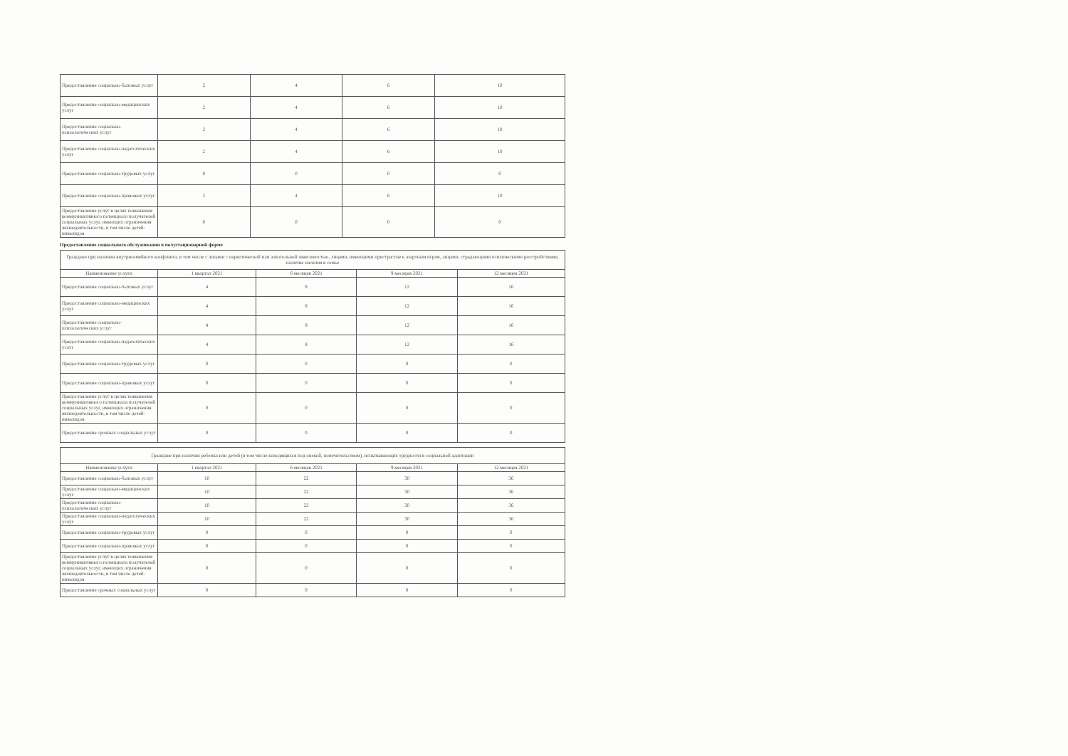| Предоставление социально-бытовых услуг | 2 | 4 | 6 | 10 |
| Предоставление социально-медицинских услуг | 2 | 4 | 6 | 10 |
| Предоставление социально-психологических услуг | 2 | 4 | 6 | 10 |
| Предоставление социально-педагогических услуг | 2 | 4 | 6 | 10 |
| Предоставление социально-трудовых услуг | 0 | 0 | 0 | 0 |
| Предоставление социально-правовых услуг | 2 | 4 | 6 | 10 |
| Предоставление услуг в целях повышения коммуникативного потенциала получателей социальных услуг, имеющих ограничения жизнедеятельности, в том числе детей-инвалидов | 0 | 0 | 0 | 0 |
Предоставление социального обслуживания в полустационарной форме
| Граждане при наличии внутрисемейного конфликта, в том числе с лицами с наркотической или алкогольной зависимостью, лицами, имеющими пристрастие к азартным играм, лицами, страдающими психическими расстройствами, наличие насилия в семье | | | | |
| Наименование услуги | 1 квартал 2021 | 6 месяцев 2021 | 9 месяцев 2021 | 12 месяцев 2021 |
| Предоставление социально-бытовых услуг | 4 | 8 | 12 | 16 |
| Предоставление социально-медицинских услуг | 4 | 8 | 12 | 16 |
| Предоставление социально-психологических услуг | 4 | 8 | 12 | 16 |
| Предоставление социально-педагогических услуг | 4 | 8 | 12 | 16 |
| Предоставление социально-трудовых услуг | 0 | 0 | 0 | 0 |
| Предоставление социально-правовых услуг | 0 | 0 | 0 | 0 |
| Предоставление услуг в целях повышения коммуникативного потенциала получателей социальных услуг, имеющих ограничения жизнедеятельности, в том числе детей-инвалидов | 0 | 0 | 0 | 0 |
| Предоставление срочных социальных услуг | 0 | 0 | 0 | 0 |
| Граждане при наличии ребенка или детей (в том числе находящихся под опекой, попечительством), испытывающих трудности в социальной адаптации | | | | |
| Наименование услуги | 1 квартал 2021 | 6 месяцев 2021 | 9 месяцев 2021 | 12 месяцев 2021 |
| Предоставление социально-бытовых услуг | 10 | 22 | 30 | 36 |
| Предоставление социально-медицинских услуг | 10 | 22 | 30 | 36 |
| Предоставление социально-психологических услуг | 10 | 22 | 30 | 36 |
| Предоставление социально-педагогических услуг | 10 | 22 | 30 | 36 |
| Предоставление социально-трудовых услуг | 0 | 0 | 0 | 0 |
| Предоставление социально-правовых услуг | 0 | 0 | 0 | 0 |
| Предоставление услуг в целях повышения коммуникативного потенциала получателей социальных услуг, имеющих ограничения жизнедеятельности, в том числе детей-инвалидов | 0 | 0 | 0 | 0 |
| Предоставление срочных социальных услуг | 0 | 0 | 0 | 0 |